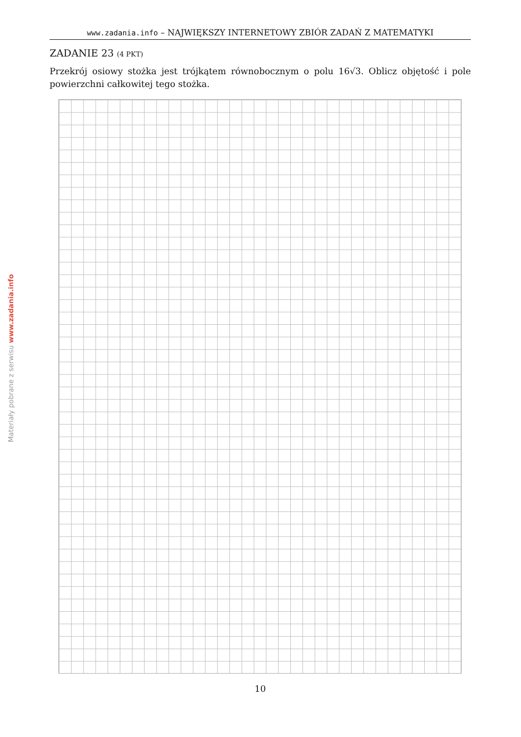www.zadania.info – NAJWIĘKSZY INTERNETOWY ZBIÓR ZADAŃ Z MATEMATYKI
Materiały pobrane z serwisu www.zadania.info
ZADANIE 23 (4 PKT)
Przekrój osiowy stożka jest trójkątem równobocznym o polu 16√3. Oblicz objętość i pole powierzchni całkowitej tego stożka.
10